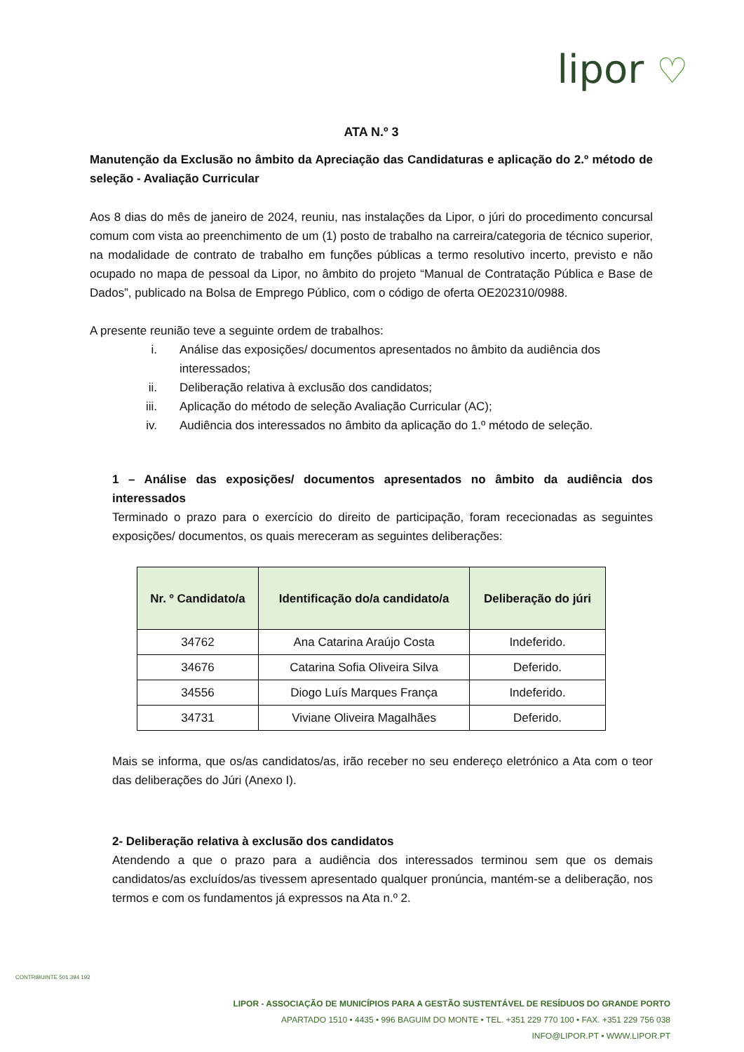lipor ♡
ATA N.º 3
Manutenção da Exclusão no âmbito da Apreciação das Candidaturas e aplicação do 2.º método de seleção - Avaliação Curricular
Aos 8 dias do mês de janeiro de 2024, reuniu, nas instalações da Lipor, o júri do procedimento concursal comum com vista ao preenchimento de um (1) posto de trabalho na carreira/categoria de técnico superior, na modalidade de contrato de trabalho em funções públicas a termo resolutivo incerto, previsto e não ocupado no mapa de pessoal da Lipor, no âmbito do projeto “Manual de Contratação Pública e Base de Dados”, publicado na Bolsa de Emprego Público, com o código de oferta OE202310/0988.
A presente reunião teve a seguinte ordem de trabalhos:
i. Análise das exposições/ documentos apresentados no âmbito da audiência dos interessados;
ii. Deliberação relativa à exclusão dos candidatos;
iii. Aplicação do método de seleção Avaliação Curricular (AC);
iv. Audiência dos interessados no âmbito da aplicação do 1.º método de seleção.
1 – Análise das exposições/ documentos apresentados no âmbito da audiência dos interessados
Terminado o prazo para o exercício do direito de participação, foram rececionadas as seguintes exposições/ documentos, os quais mereceram as seguintes deliberações:
| Nr. º Candidato/a | Identificação do/a candidato/a | Deliberação do júri |
| --- | --- | --- |
| 34762 | Ana Catarina Araújo Costa | Indeferido. |
| 34676 | Catarina Sofia Oliveira Silva | Deferido. |
| 34556 | Diogo Luís Marques França | Indeferido. |
| 34731 | Viviane Oliveira Magalhães | Deferido. |
Mais se informa, que os/as candidatos/as, irão receber no seu endereço eletrónico a Ata com o teor das deliberações do Júri (Anexo I).
2- Deliberação relativa à exclusão dos candidatos
Atendendo a que o prazo para a audiência dos interessados terminou sem que os demais candidatos/as excluídos/as tivessem apresentado qualquer pronúncia, mantém-se a deliberação, nos termos e com os fundamentos já expressos na Ata n.º 2.
CONTRIBUINTE 501 394 192
LIPOR - ASSOCIAÇÃO DE MUNICÍPIOS PARA A GESTÃO SUSTENTÁVEL DE RESÍDUOS DO GRANDE PORTO
APARTADO 1510 • 4435 • 996 BAGUIM DO MONTE • TEL. +351 229 770 100 • FAX. +351 229 756 038
INFO@LIPOR.PT • WWW.LIPOR.PT